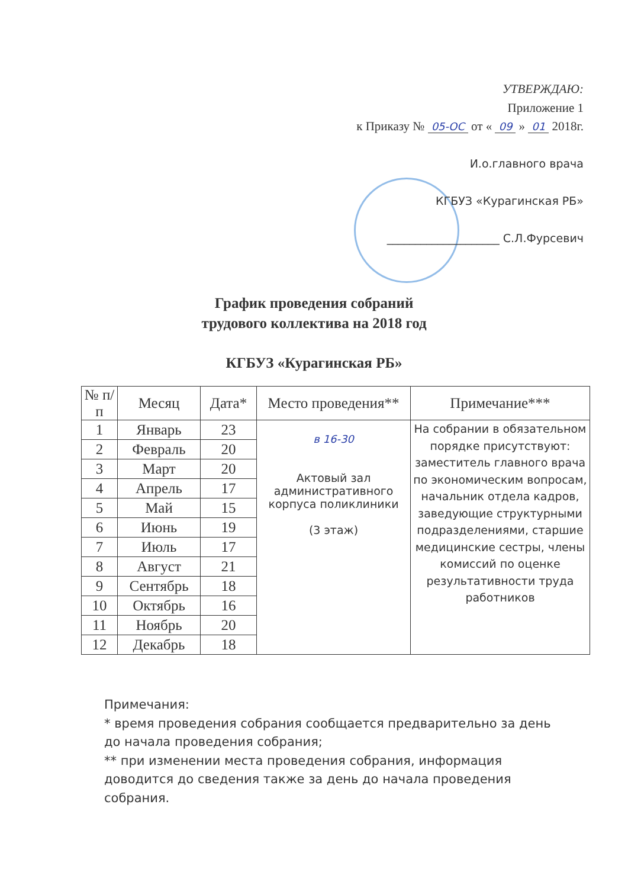УТВЕРЖДАЮ:
Приложение 1
к Приказу № 05-ОС от « 09 » 01 2018г.
И.о.главного врача
КГБУЗ «Курагинская РБ»
____________________ С.Л.Фурсевич
График проведения собраний
трудового коллектива на 2018 год
КГБУЗ «Курагинская РБ»
| № п/п | Месяц | Дата* | Место проведения** | Примечание*** |
| --- | --- | --- | --- | --- |
| 1 | Январь | 23 | в 16-30 Актовый зал административного корпуса поликлиники (3 этаж) | На собрании в обязательном порядке присутствуют: заместитель главного врача по экономическим вопросам, начальник отдела кадров, заведующие структурными подразделениями, старшие медицинские сестры, члены комиссий по оценке результативности труда работников |
| 2 | Февраль | 20 | | |
| 3 | Март | 20 | | |
| 4 | Апрель | 17 | | |
| 5 | Май | 15 | | |
| 6 | Июнь | 19 | | |
| 7 | Июль | 17 | | |
| 8 | Август | 21 | | |
| 9 | Сентябрь | 18 | | |
| 10 | Октябрь | 16 | | |
| 11 | Ноябрь | 20 | | |
| 12 | Декабрь | 18 | | |
Примечания:
* время проведения собрания сообщается предварительно за день до начала проведения собрания;
** при изменении места проведения собрания, информация доводится до сведения также за день до начала проведения собрания.